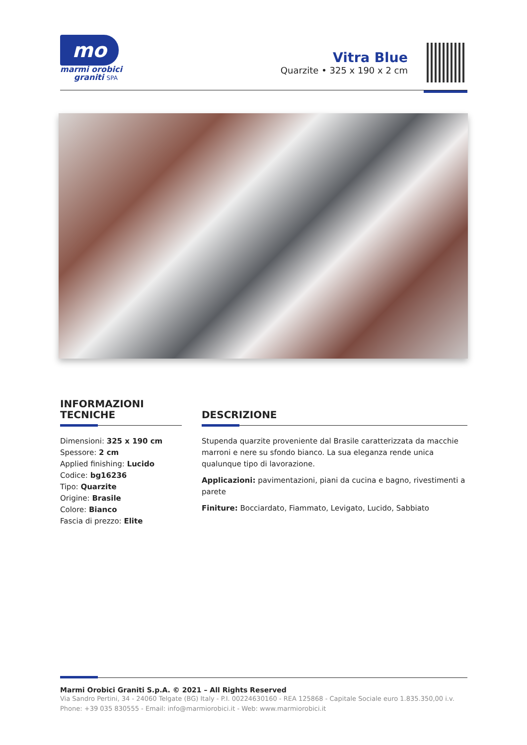mo
marmi orobici
graniti SPA
Vitra Blue
Quarzite • 325 x 190 x 2 cm
INFORMAZIONI
TECNICHE
Dimensioni: 325 x 190 cm
Spessore: 2 cm
Applied finishing: Lucido
Codice: bg16236
Tipo: Quarzite
Origine: Brasile
Colore: Bianco
Fascia di prezzo: Elite
DESCRIZIONE
Stupenda quarzite proveniente dal Brasile caratterizzata da macchie marroni e nere su sfondo bianco. La sua eleganza rende unica qualunque tipo di lavorazione.
Applicazioni: pavimentazioni, piani da cucina e bagno, rivestimenti a parete
Finiture: Bocciardato, Fiammato, Levigato, Lucido, Sabbiato
Marmi Orobici Graniti S.p.A. © 2021 – All Rights Reserved
Via Sandro Pertini, 34 - 24060 Telgate (BG) Italy - P.I. 00224630160 - REA 125868 - Capitale Sociale euro 1.835.350,00 i.v.
Phone: +39 035 830555 - Email: info@marmiorobici.it - Web: www.marmiorobici.it